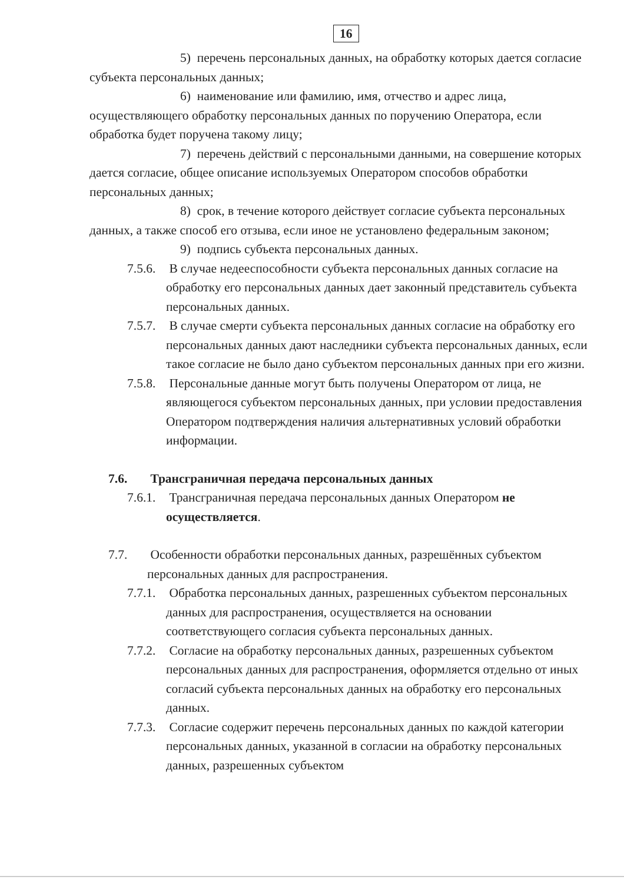16
5) перечень персональных данных, на обработку которых дается согласие субъекта персональных данных;
6) наименование или фамилию, имя, отчество и адрес лица, осуществляющего обработку персональных данных по поручению Оператора, если обработка будет поручена такому лицу;
7) перечень действий с персональными данными, на совершение которых дается согласие, общее описание используемых Оператором способов обработки персональных данных;
8) срок, в течение которого действует согласие субъекта персональных данных, а также способ его отзыва, если иное не установлено федеральным законом;
9) подпись субъекта персональных данных.
7.5.6. В случае недееспособности субъекта персональных данных согласие на обработку его персональных данных дает законный представитель субъекта персональных данных.
7.5.7. В случае смерти субъекта персональных данных согласие на обработку его персональных данных дают наследники субъекта персональных данных, если такое согласие не было дано субъектом персональных данных при его жизни.
7.5.8. Персональные данные могут быть получены Оператором от лица, не являющегося субъектом персональных данных, при условии предоставления Оператором подтверждения наличия альтернативных условий обработки информации.
7.6. Трансграничная передача персональных данных
7.6.1. Трансграничная передача персональных данных Оператором не осуществляется.
7.7. Особенности обработки персональных данных, разрешённых субъектом персональных данных для распространения.
7.7.1. Обработка персональных данных, разрешенных субъектом персональных данных для распространения, осуществляется на основании соответствующего согласия субъекта персональных данных.
7.7.2. Согласие на обработку персональных данных, разрешенных субъектом персональных данных для распространения, оформляется отдельно от иных согласий субъекта персональных данных на обработку его персональных данных.
7.7.3. Согласие содержит перечень персональных данных по каждой категории персональных данных, указанной в согласии на обработку персональных данных, разрешенных субъектом